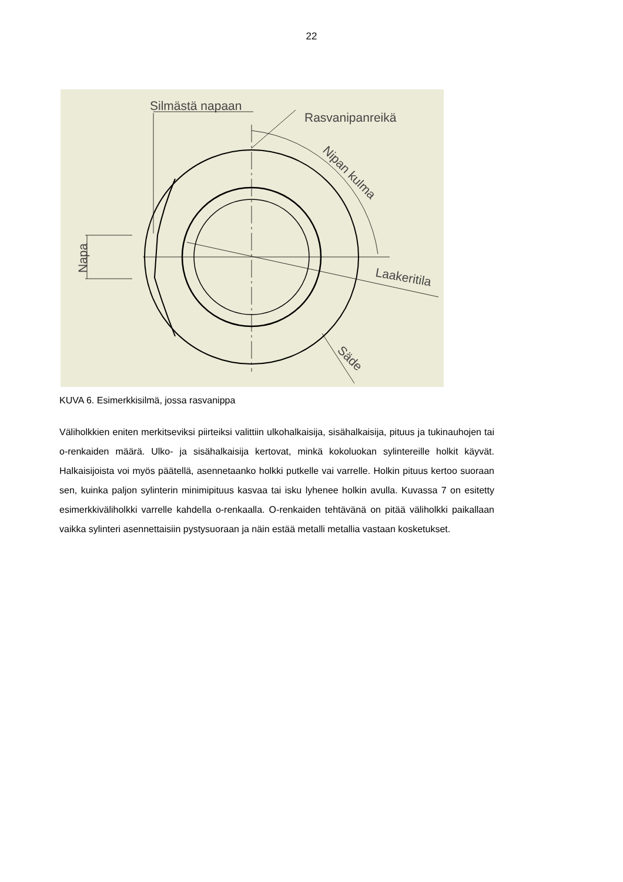22
Silmästä napaan
Rasvanipanreikä
Nipan kulma
Laakeritila
Säde
Napa
KUVA 6. Esimerkkisilmä, jossa rasvanippa
Väliholkkien eniten merkitseviksi piirteiksi valittiin ulkohalkaisija, sisähalkaisija, pituus ja tukinauhojen tai o-renkaiden määrä. Ulko- ja sisähalkaisija kertovat, minkä kokoluokan sylintereille holkit käyvät. Halkaisijoista voi myös päätellä, asennetaanko holkki putkelle vai varrelle. Holkin pituus kertoo suoraan sen, kuinka paljon sylinterin minimipituus kasvaa tai isku lyhenee holkin avulla. Kuvassa 7 on esitetty esimerkkiväliholkki varrelle kahdella o-renkaalla. O-renkaiden tehtävänä on pitää väliholkki paikallaan vaikka sylinteri asennettaisiin pystysuoraan ja näin estää metalli metallia vastaan kosketukset.